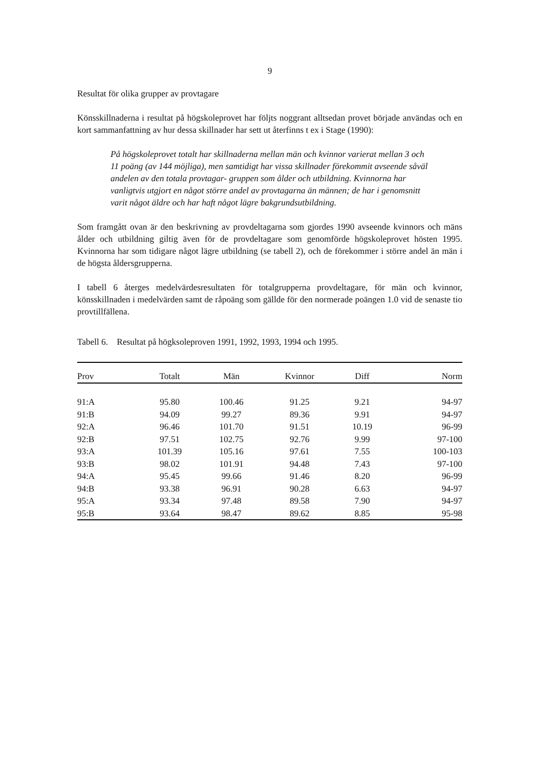9
Resultat för olika grupper av provtagare
Könsskillnaderna i resultat på högskoleprovet har följts noggrant alltsedan provet började användas och en kort sammanfattning av hur dessa skillnader har sett ut återfinns t ex i Stage (1990):
På högskoleprovet totalt har skillnaderna mellan män och kvinnor varierat mellan 3 och 11 poäng (av 144 möjliga), men samtidigt har vissa skillnader förekommit avseende såväl andelen av den totala provtagar- gruppen som ålder och utbildning. Kvinnorna har vanligtvis utgjort en något större andel av provtagarna än männen; de har i genomsnitt varit något äldre och har haft något lägre bakgrundsutbildning.
Som framgått ovan är den beskrivning av provdeltagarna som gjordes 1990 avseende kvinnors och mäns ålder och utbildning giltig även för de provdeltagare som genomförde högskoleprovet hösten 1995. Kvinnorna har som tidigare något lägre utbildning (se tabell 2), och de förekommer i större andel än män i de högsta åldersgrupperna.
I tabell 6 återges medelvärdesresultaten för totalgrupperna provdeltagare, för män och kvinnor, könsskillnaden i medelvärden samt de råpoäng som gällde för den normerade poängen 1.0 vid de senaste tio provtillfällena.
Tabell 6. Resultat på högksoleproven 1991, 1992, 1993, 1994 och 1995.
| Prov | Totalt | Män | Kvinnor | Diff | Norm |
| --- | --- | --- | --- | --- | --- |
| 91:A | 95.80 | 100.46 | 91.25 | 9.21 | 94-97 |
| 91:B | 94.09 | 99.27 | 89.36 | 9.91 | 94-97 |
| 92:A | 96.46 | 101.70 | 91.51 | 10.19 | 96-99 |
| 92:B | 97.51 | 102.75 | 92.76 | 9.99 | 97-100 |
| 93:A | 101.39 | 105.16 | 97.61 | 7.55 | 100-103 |
| 93:B | 98.02 | 101.91 | 94.48 | 7.43 | 97-100 |
| 94:A | 95.45 | 99.66 | 91.46 | 8.20 | 96-99 |
| 94:B | 93.38 | 96.91 | 90.28 | 6.63 | 94-97 |
| 95:A | 93.34 | 97.48 | 89.58 | 7.90 | 94-97 |
| 95:B | 93.64 | 98.47 | 89.62 | 8.85 | 95-98 |